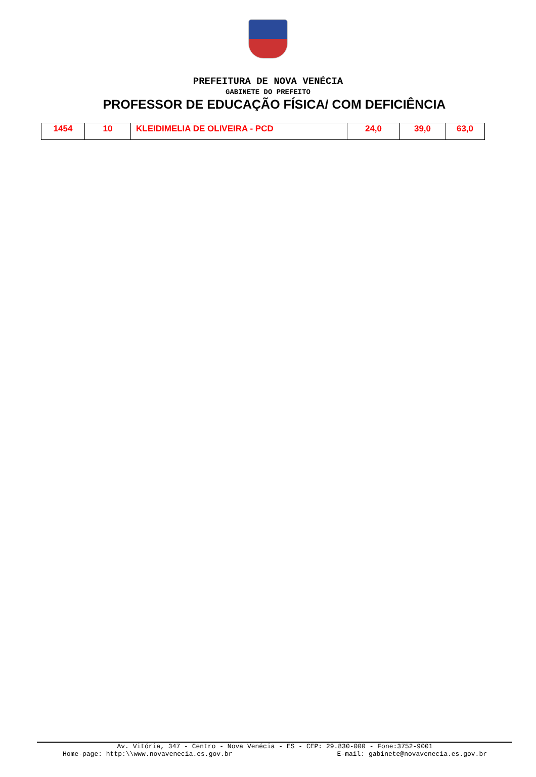PREFEITURA DE NOVA VENÉCIA
GABINETE DO PREFEITO
PROFESSOR DE EDUCAÇÃO FÍSICA/ COM DEFICIÊNCIA
| 1454 | 10 | KLEIDIMELIA DE OLIVEIRA - PCD | 24,0 | 39,0 | 63,0 |
Av. Vitória, 347 - Centro - Nova Venécia - ES - CEP: 29.830-000 - Fone:3752-9001
Home-page: http:\\www.novavenecia.es.gov.br E-mail: gabinete@novavenecia.es.gov.br